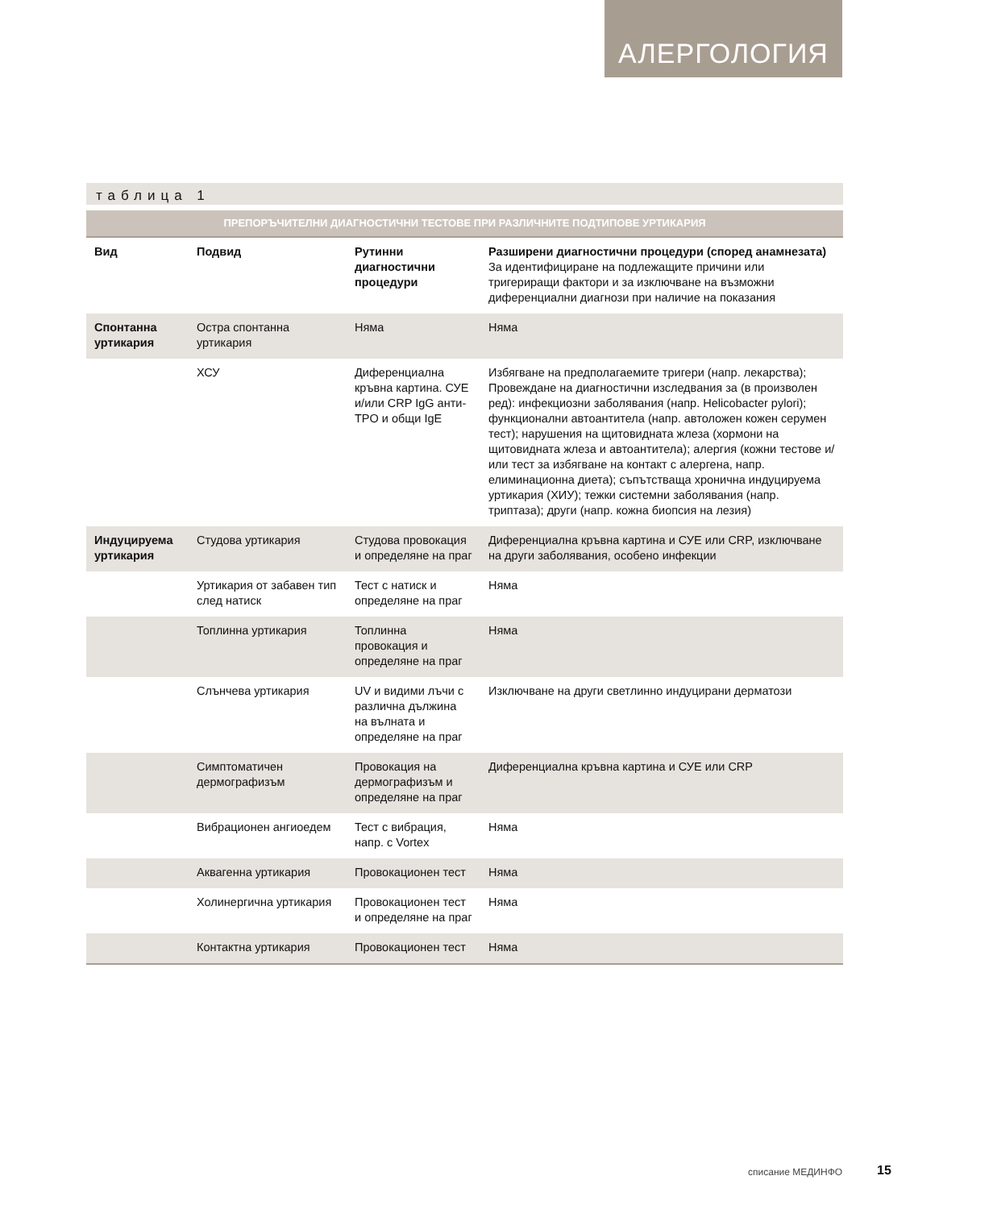АЛЕРГОЛОГИЯ
таблица 1
ПРЕПОРЪЧИТЕЛНИ ДИАГНОСТИЧНИ ТЕСТОВЕ ПРИ РАЗЛИЧНИТЕ ПОДТИПОВЕ УРТИКАРИЯ
| Вид | Подвид | Рутинни диагностични процедури | Разширени диагностични процедури (според анамнезата) За идентифициране на подлежащите причини или тригериращи фактори и за изключване на възможни диференциални диагнози при наличие на показания |
| --- | --- | --- | --- |
| Спонтанна уртикария | Остра спонтанна уртикария | Няма | Няма |
| | ХСУ | Диференциална кръвна картина. СУЕ и/или CRP IgG анти-TPO и общи IgE | Избягване на предполагаемите тригери (напр. лекарства); Провеждане на диагностични изследвания за (в произволен ред): инфекциозни заболявания (напр. Helicobacter pylori); функционални автоантитела (напр. автоложен кожен серумен тест); нарушения на щитовидната жлеза (хормони на щитовидната жлеза и автоантитела); алергия (кожни тестове и/или тест за избягване на контакт с алергена, напр. елиминационна диета); съпътстваща хронична индуцируема уртикария (ХИУ); тежки системни заболявания (напр. триптаза); други (напр. кожна биопсия на лезия) |
| Индуцируема уртикария | Студова уртикария | Студова провокация и определяне на праг | Диференциална кръвна картина и СУЕ или CRP, изключване на други заболявания, особено инфекции |
| | Уртикария от забавен тип след натиск | Тест с натиск и определяне на праг | Няма |
| | Топлинна уртикария | Топлинна провокация и определяне на праг | Няма |
| | Слънчева уртикария | UV и видими лъчи с различна дължина на вълната и определяне на праг | Изключване на други светлинно индуцирани дерматози |
| | Симптоматичен дермографизъм | Провокация на дермографизъм и определяне на праг | Диференциална кръвна картина и СУЕ или CRP |
| | Вибрационен ангиоедем | Тест с вибрация, напр. с Vortex | Няма |
| | Аквагенна уртикария | Провокационен тест | Няма |
| | Холинергична уртикария | Провокационен тест и определяне на праг | Няма |
| | Контактна уртикария | Провокационен тест | Няма |
списание МЕДИНФО 15